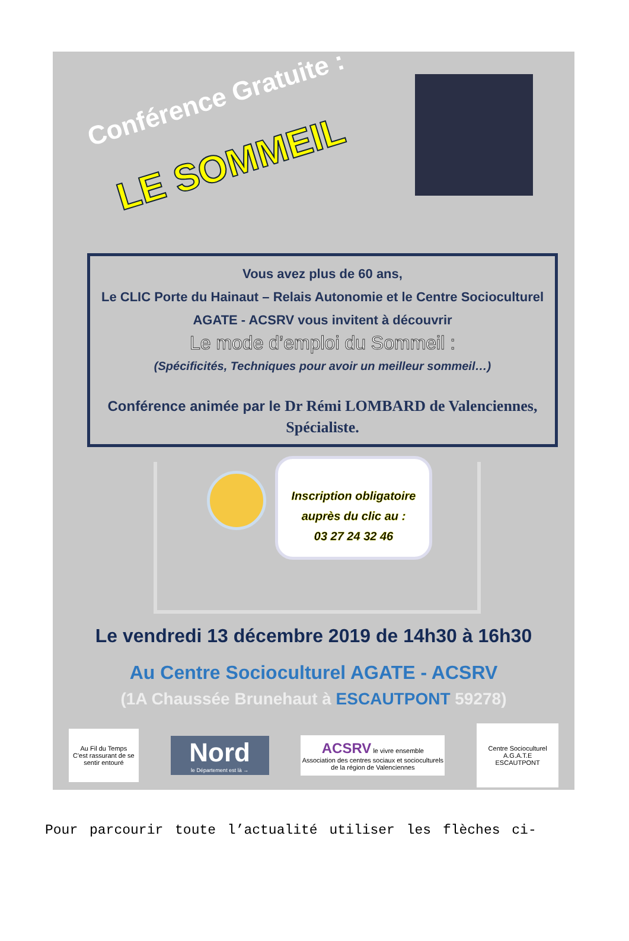Conférence Gratuite :
LE SOMMEIL
Vous avez plus de 60 ans,
Le CLIC Porte du Hainaut – Relais Autonomie et le Centre Socioculturel AGATE - ACSRV vous invitent à découvrir
Le mode d’emploi du Sommeil :
(Spécificités, Techniques pour avoir un meilleur sommeil…)
Conférence animée par le Dr Rémi LOMBARD de Valenciennes, Spécialiste.
Inscription obligatoire
auprès du clic au :
03 27 24 32 46
Le vendredi 13 décembre 2019 de 14h30 à 16h30
Au Centre Socioculturel AGATE - ACSRV
(1A Chaussée Brunehaut à ESCAUTPONT 59278)
Au Fil du Temps
C'est rassurant de se sentir entouré
Nord
le Département est là →
ACSRV le vivre ensemble
Association des centres sociaux et socioculturels de la région de Valenciennes
Centre Socioculturel
A.G.A.T.E
ESCAUTPONT
Pour parcourir toute l’actualité utiliser les flèches ci-